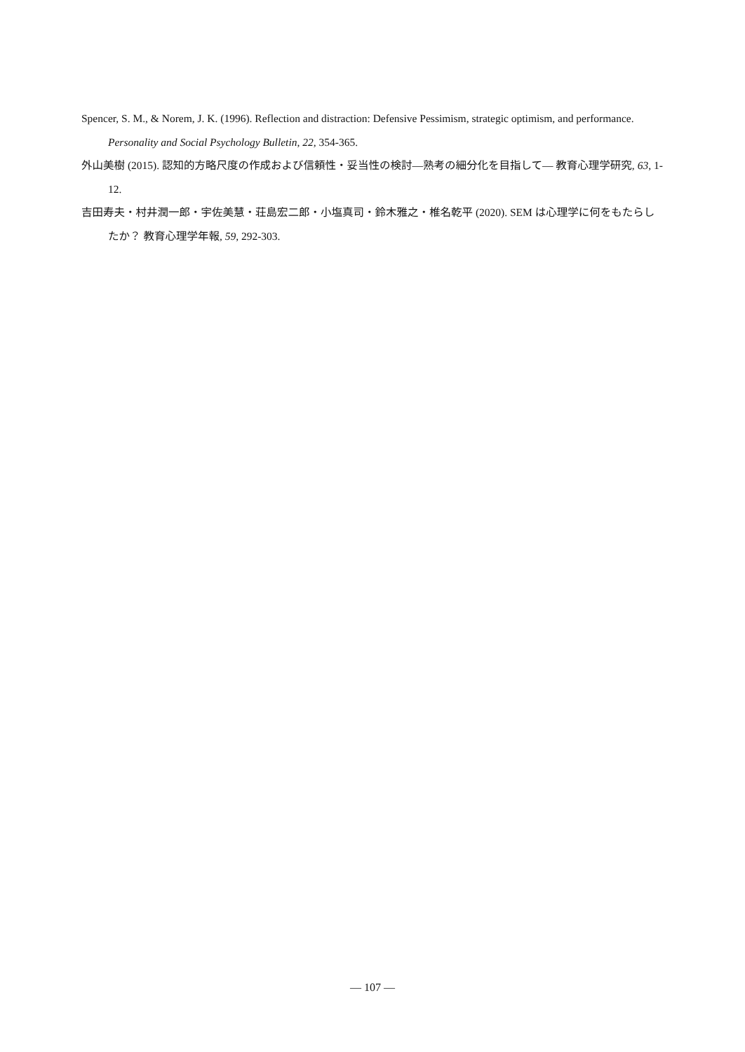Spencer, S. M., & Norem, J. K. (1996). Reflection and distraction: Defensive Pessimism, strategic optimism, and performance. Personality and Social Psychology Bulletin, 22, 354-365.
外山美樹 (2015). 認知的方略尺度の作成および信頼性・妥当性の検討―熟考の細分化を目指して― 教育心理学研究, 63, 1-12.
吉田寿夫・村井潤一郎・宇佐美慧・荘島宏二郎・小塩真司・鈴木雅之・椎名乾平 (2020). SEM は心理学に何をもたらしたか？ 教育心理学年報, 59, 292-303.
― 107 ―